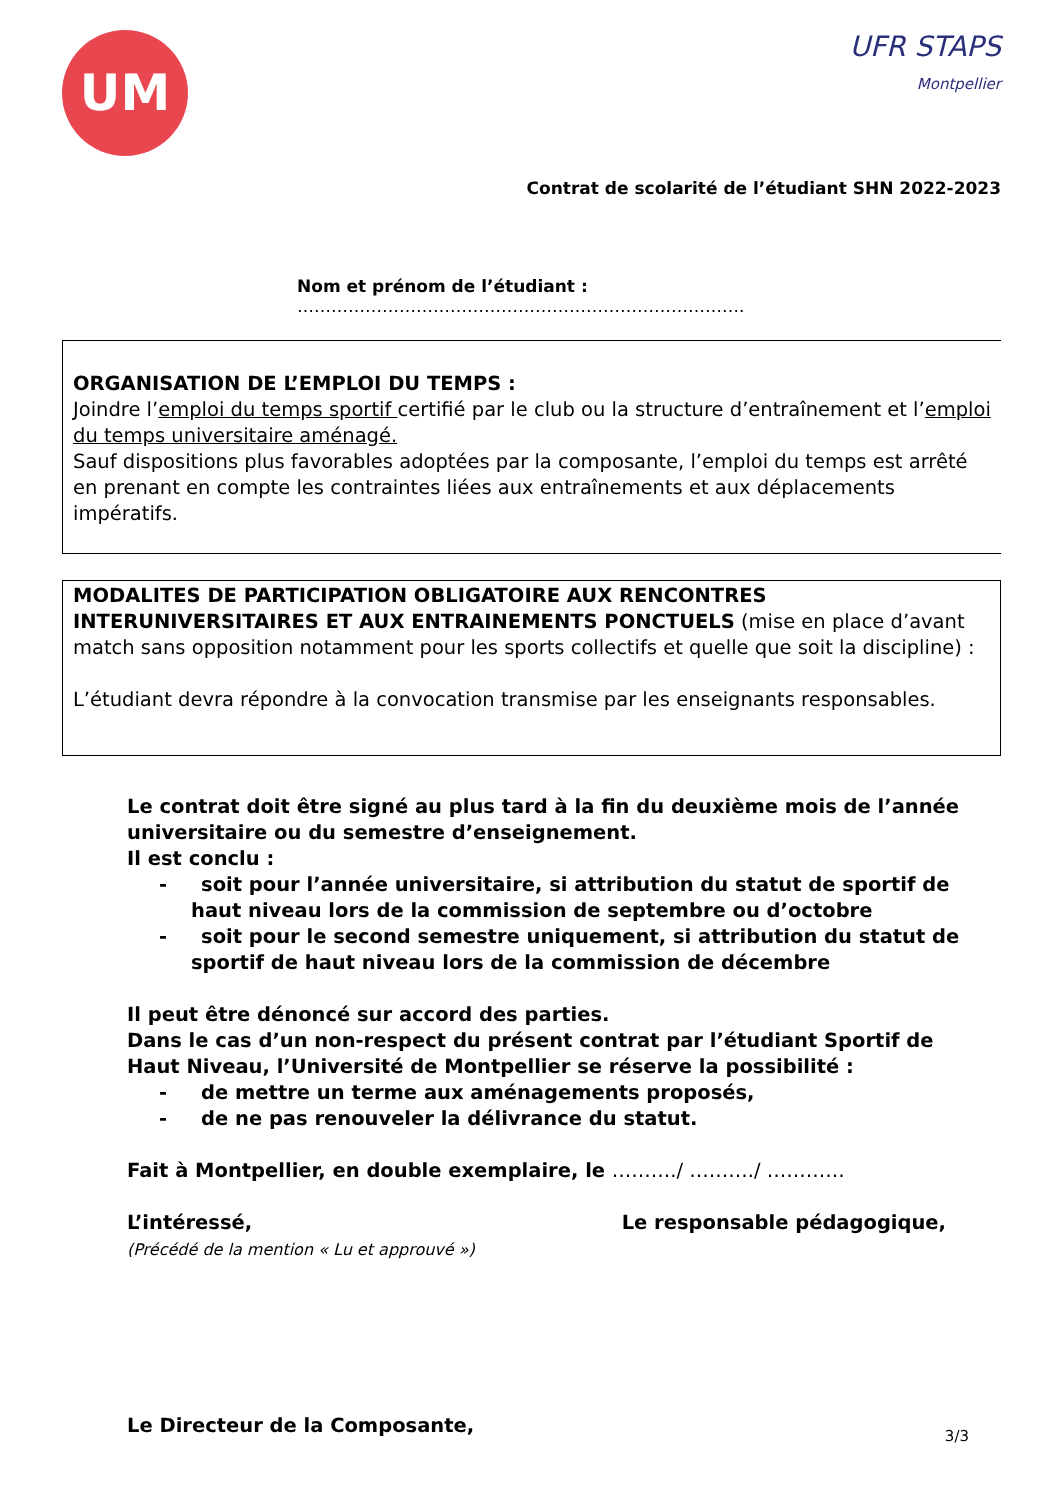UM
UFR STAPS
Montpellier
Contrat de scolarité de l’étudiant SHN 2022-2023
Nom et prénom de l’étudiant : …………………………………………………………………….
ORGANISATION DE L’EMPLOI DU TEMPS :
Joindre l’emploi du temps sportif certifié par le club ou la structure d’entraînement et l’emploi du temps universitaire aménagé.
Sauf dispositions plus favorables adoptées par la composante, l’emploi du temps est arrêté en prenant en compte les contraintes liées aux entraînements et aux déplacements impératifs.
MODALITES DE PARTICIPATION OBLIGATOIRE AUX RENCONTRES INTERUNIVERSITAIRES ET AUX ENTRAINEMENTS PONCTUELS (mise en place d’avant match sans opposition notamment pour les sports collectifs et quelle que soit la discipline) :
L’étudiant devra répondre à la convocation transmise par les enseignants responsables.
Le contrat doit être signé au plus tard à la fin du deuxième mois de l’année universitaire ou du semestre d’enseignement.
Il est conclu :
- soit pour l’année universitaire, si attribution du statut de sportif de haut niveau lors de la commission de septembre ou d’octobre
- soit pour le second semestre uniquement, si attribution du statut de sportif de haut niveau lors de la commission de décembre
Il peut être dénoncé sur accord des parties.
Dans le cas d’un non-respect du présent contrat par l’étudiant Sportif de Haut Niveau, l’Université de Montpellier se réserve la possibilité :
- de mettre un terme aux aménagements proposés,
- de ne pas renouveler la délivrance du statut.
Fait à Montpellier, en double exemplaire, le ………./ ………./ …………
L’intéressé,
(Précédé de la mention « Lu et approuvé »)
Le responsable pédagogique,
Le Directeur de la Composante,
3/3